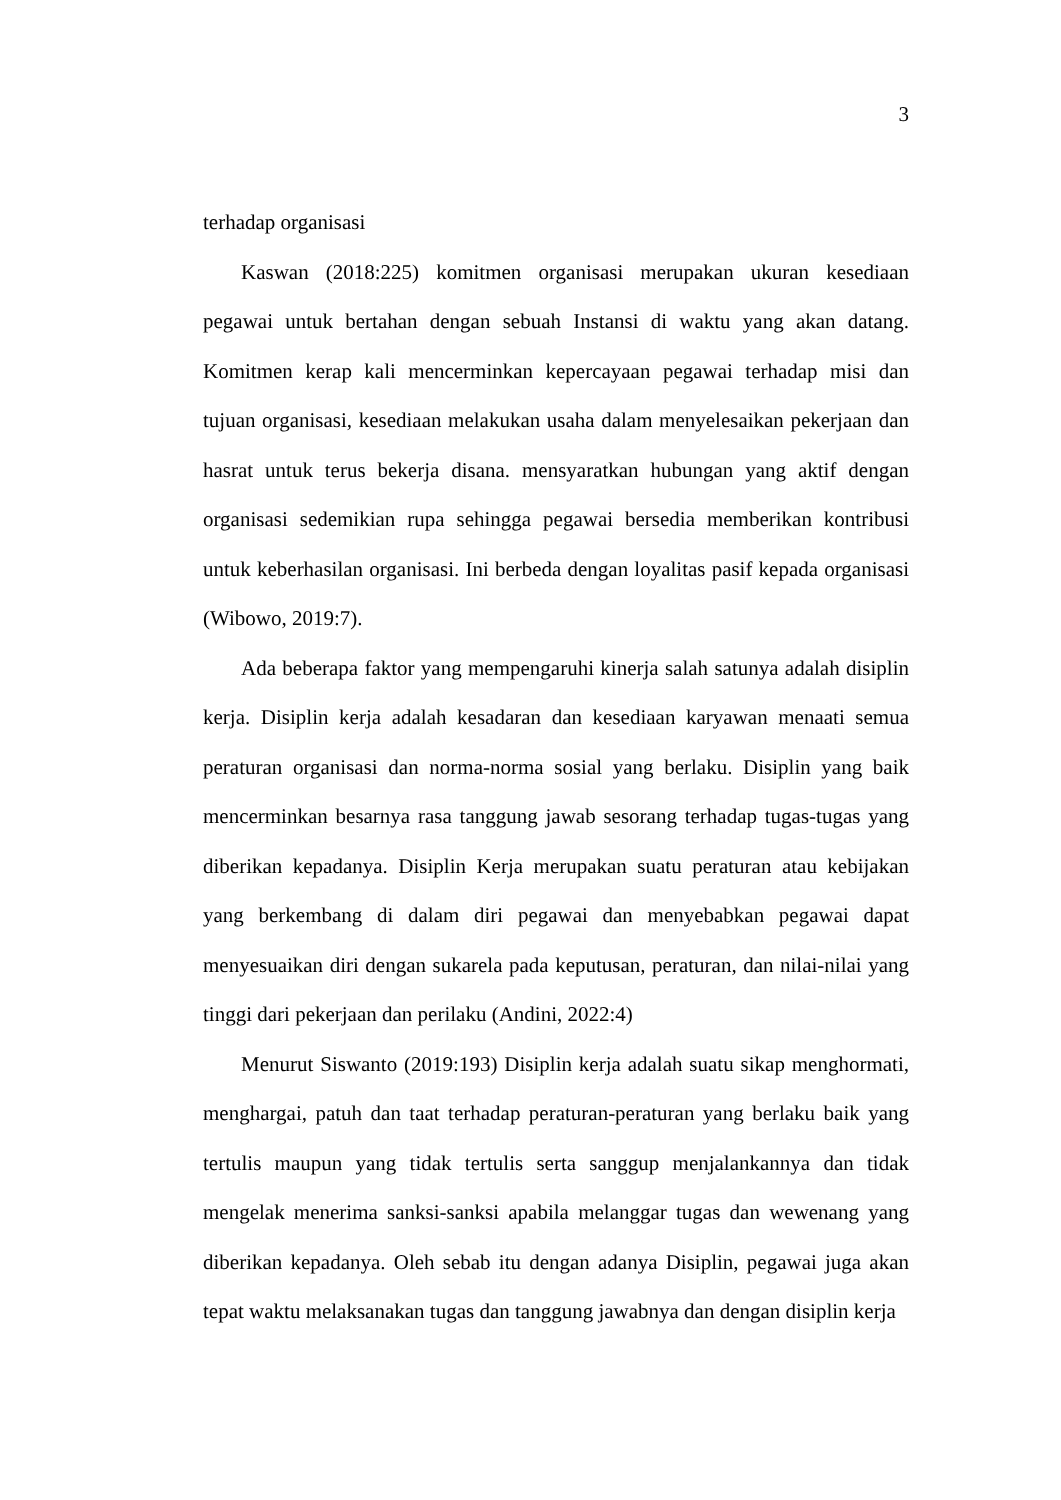3
terhadap organisasi
Kaswan (2018:225) komitmen organisasi merupakan ukuran kesediaan pegawai untuk bertahan dengan sebuah Instansi di waktu yang akan datang. Komitmen kerap kali mencerminkan kepercayaan pegawai terhadap misi dan tujuan organisasi, kesediaan melakukan usaha dalam menyelesaikan pekerjaan dan hasrat untuk terus bekerja disana. mensyaratkan hubungan yang aktif dengan organisasi sedemikian rupa sehingga pegawai bersedia memberikan kontribusi untuk keberhasilan organisasi. Ini berbeda dengan loyalitas pasif kepada organisasi (Wibowo, 2019:7).
Ada beberapa faktor yang mempengaruhi kinerja salah satunya adalah disiplin kerja. Disiplin kerja adalah kesadaran dan kesediaan karyawan menaati semua peraturan organisasi dan norma-norma sosial yang berlaku. Disiplin yang baik mencerminkan besarnya rasa tanggung jawab sesorang terhadap tugas-tugas yang diberikan kepadanya. Disiplin Kerja merupakan suatu peraturan atau kebijakan yang berkembang di dalam diri pegawai dan menyebabkan pegawai dapat menyesuaikan diri dengan sukarela pada keputusan, peraturan, dan nilai-nilai yang tinggi dari pekerjaan dan perilaku (Andini, 2022:4)
Menurut Siswanto (2019:193) Disiplin kerja adalah suatu sikap menghormati, menghargai, patuh dan taat terhadap peraturan-peraturan yang berlaku baik yang tertulis maupun yang tidak tertulis serta sanggup menjalankannya dan tidak mengelak menerima sanksi-sanksi apabila melanggar tugas dan wewenang yang diberikan kepadanya. Oleh sebab itu dengan adanya Disiplin, pegawai juga akan tepat waktu melaksanakan tugas dan tanggung jawabnya dan dengan disiplin kerja